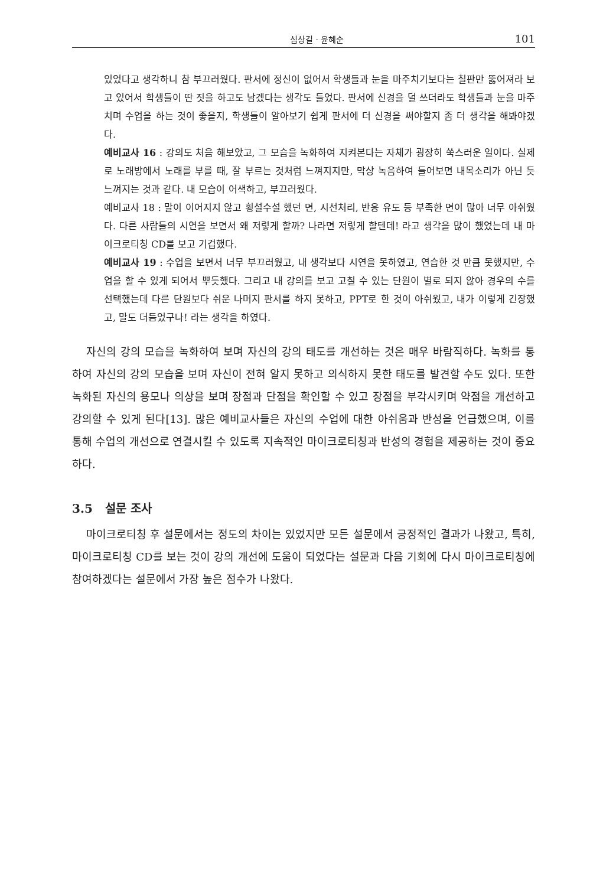심상길 · 윤혜순 101
있었다고 생각하니 참 부끄러웠다. 판서에 정신이 없어서 학생들과 눈을 마주치기보다는 칠판만 뚫어져라 보고 있어서 학생들이 딴 짓을 하고도 남겠다는 생각도 들었다. 판서에 신경을 덜 쓰더라도 학생들과 눈을 마주치며 수업을 하는 것이 좋을지, 학생들이 알아보기 쉽게 판서에 더 신경을 써야할지 좀 더 생각을 해봐야겠다.
예비교사 16 : 강의도 처음 해보았고, 그 모습을 녹화하여 지켜본다는 자체가 굉장히 쑥스러운 일이다. 실제로 노래방에서 노래를 부를 때, 잘 부르는 것처럼 느껴지지만, 막상 녹음하여 들어보면 내목소리가 아닌 듯 느껴지는 것과 같다. 내 모습이 어색하고, 부끄러웠다.
예비교사 18 : 말이 이어지지 않고 횡설수설 했던 면, 시선처리, 반응 유도 등 부족한 면이 많아 너무 아쉬웠다. 다른 사람들의 시연을 보면서 왜 저렇게 할까? 나라면 저렇게 할텐데! 라고 생각을 많이 했었는데 내 마이크로티칭 CD를 보고 기겁했다.
예비교사 19 : 수업을 보면서 너무 부끄러웠고, 내 생각보다 시연을 못하였고, 연습한 것 만큼 못했지만, 수업을 할 수 있게 되어서 뿌듯했다. 그리고 내 강의를 보고 고칠 수 있는 단원이 별로 되지 않아 경우의 수를 선택했는데 다른 단원보다 쉬운 나머지 판서를 하지 못하고, PPT로 한 것이 아쉬웠고, 내가 이렇게 긴장했고, 말도 더듬었구나! 라는 생각을 하였다.
자신의 강의 모습을 녹화하여 보며 자신의 강의 태도를 개선하는 것은 매우 바람직하다. 녹화를 통하여 자신의 강의 모습을 보며 자신이 전혀 알지 못하고 의식하지 못한 태도를 발견할 수도 있다. 또한 녹화된 자신의 용모나 의상을 보며 장점과 단점을 확인할 수 있고 장점을 부각시키며 약점을 개선하고 강의할 수 있게 된다[13]. 많은 예비교사들은 자신의 수업에 대한 아쉬움과 반성을 언급했으며, 이를 통해 수업의 개선으로 연결시킬 수 있도록 지속적인 마이크로티칭과 반성의 경험을 제공하는 것이 중요하다.
3.5 설문 조사
마이크로티칭 후 설문에서는 정도의 차이는 있었지만 모든 설문에서 긍정적인 결과가 나왔고, 특히, 마이크로티칭 CD를 보는 것이 강의 개선에 도움이 되었다는 설문과 다음 기회에 다시 마이크로티칭에 참여하겠다는 설문에서 가장 높은 점수가 나왔다.